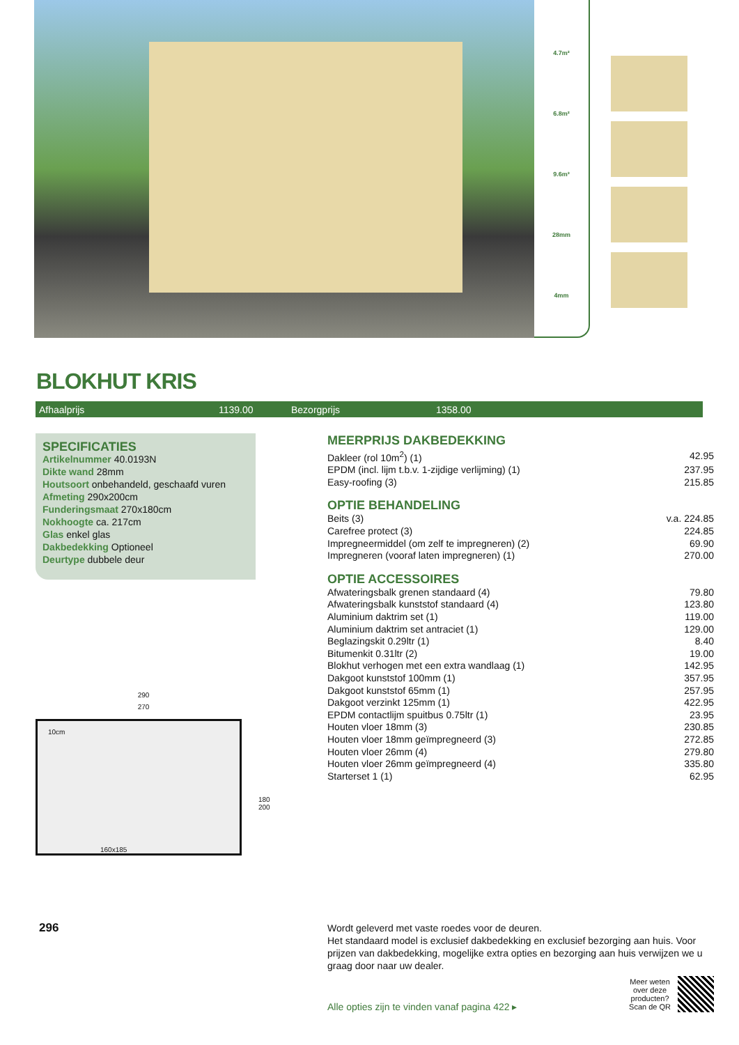4.7m²
6.8m²
9.6m³
28mm
4mm
BLOKHUT KRIS
Afhaalprijs 1139.00 Bezorgprijs 1358.00
SPECIFICATIES
Artikelnummer 40.0193N
Dikte wand 28mm
Houtsoort onbehandeld, geschaafd vuren
Afmeting 290x200cm
Funderingsmaat 270x180cm
Nokhoogte ca. 217cm
Glas enkel glas
Dakbedekking Optioneel
Deurtype dubbele deur
290
270
10cm
160x185
180 200
296
MEERPRIJS DAKBEDEKKING
| Dakleer (rol 10m<sup>2</sup>) (1) | 42.95 |
| EPDM (incl. lijm t.b.v. 1-zijdige verlijming) (1) | 237.95 |
| Easy-roofing (3) | 215.85 |
OPTIE BEHANDELING
| Beits (3) | v.a. 224.85 |
| Carefree protect (3) | 224.85 |
| Impregneermiddel (om zelf te impregneren) (2) | 69.90 |
| Impregneren (vooraf laten impregneren) (1) | 270.00 |
OPTIE ACCESSOIRES
| Afwateringsbalk grenen standaard (4) | 79.80 |
| Afwateringsbalk kunststof standaard (4) | 123.80 |
| Aluminium daktrim set (1) | 119.00 |
| Aluminium daktrim set antraciet (1) | 129.00 |
| Beglazingskit 0.29ltr (1) | 8.40 |
| Bitumenkit 0.31ltr (2) | 19.00 |
| Blokhut verhogen met een extra wandlaag (1) | 142.95 |
| Dakgoot kunststof 100mm (1) | 357.95 |
| Dakgoot kunststof 65mm (1) | 257.95 |
| Dakgoot verzinkt 125mm (1) | 422.95 |
| EPDM contactlijm spuitbus 0.75ltr (1) | 23.95 |
| Houten vloer 18mm (3) | 230.85 |
| Houten vloer 18mm geïmpregneerd (3) | 272.85 |
| Houten vloer 26mm (4) | 279.80 |
| Houten vloer 26mm geïmpregneerd (4) | 335.80 |
| Starterset 1 (1) | 62.95 |
Wordt geleverd met vaste roedes voor de deuren.
Het standaard model is exclusief dakbedekking en exclusief bezorging aan huis. Voor prijzen van dakbedekking, mogelijke extra opties en bezorging aan huis verwijzen we u graag door naar uw dealer.
Alle opties zijn te vinden vanaf pagina 422 ▸ Meer weten
over deze
producten?
Scan de QR